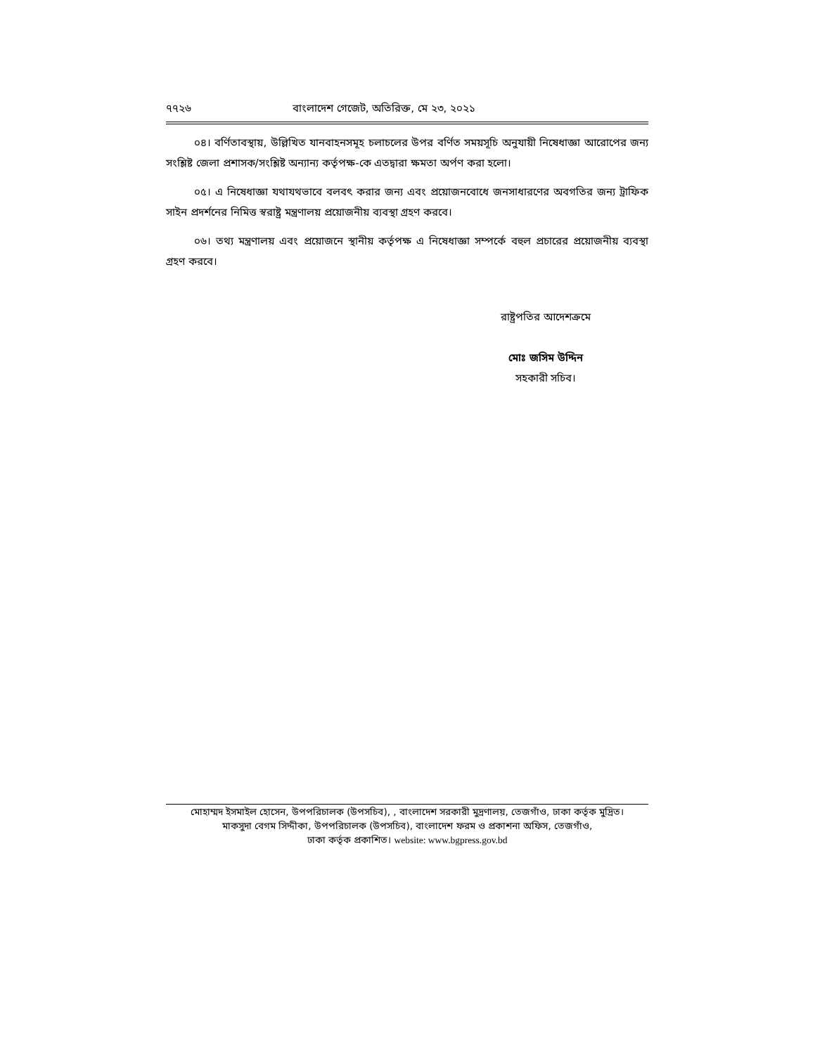৭৭২৬ বাংলাদেশ গেজেট, অতিরিক্ত, মে ২৩, ২০২১
০৪। বর্ণিতাবস্থায়, উল্লিখিত যানবাহনসমূহ চলাচলের উপর বর্ণিত সময়সূচি অনুযায়ী নিষেধাজ্ঞা আরোপের জন্য সংশ্লিষ্ট জেলা প্রশাসক/সংশ্লিষ্ট অন্যান্য কর্তৃপক্ষ-কে এতদ্বারা ক্ষমতা অর্পণ করা হলো।
০৫। এ নিষেধাজ্ঞা যথাযথভাবে বলবৎ করার জন্য এবং প্রয়োজনবোধে জনসাধারণের অবগতির জন্য ট্রাফিক সাইন প্রদর্শনের নিমিত্ত স্বরাষ্ট্র মন্ত্রণালয় প্রয়োজনীয় ব্যবস্থা গ্রহণ করবে।
০৬। তথ্য মন্ত্রণালয় এবং প্রয়োজনে স্থানীয় কর্তৃপক্ষ এ নিষেধাজ্ঞা সম্পর্কে বহুল প্রচারের প্রয়োজনীয় ব্যবস্থা গ্রহণ করবে।
রাষ্ট্রপতির আদেশক্রমে
মোঃ জসিম উদ্দিন
সহকারী সচিব।
মোহাম্মদ ইসমাইল হোসেন, উপপরিচালক (উপসচিব), , বাংলাদেশ সরকারী মুদ্রণালয়, তেজগাঁও, ঢাকা কর্তৃক মুদ্রিত।
মাকসুদা বেগম সিদ্দীকা, উপপরিচালক (উপসচিব), বাংলাদেশ ফরম ও প্রকাশনা অফিস, তেজগাঁও,
ঢাকা কর্তৃক প্রকাশিত। website: www.bgpress.gov.bd